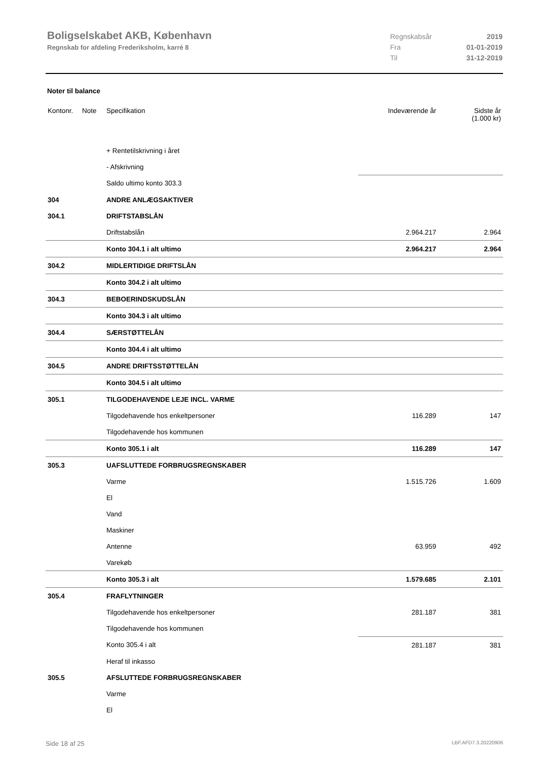Boligselskabet AKB, København
Regnskab for afdeling Frederiksholm, karré 8
Regnskabsår 2019
Fra 01-01-2019
Til 31-12-2019
Noter til balance
| Kontonr. | Note | Specifikation | Indeværende år | Sidste år (1.000 kr) |
| --- | --- | --- | --- | --- |
| | | + Rentetilskrivning i året | | |
| | | - Afskrivning | | |
| | | Saldo ultimo konto 303.3 | | |
| 304 | | ANDRE ANLÆGSAKTIVER | | |
| 304.1 | | DRIFTSTABSLÅN | | |
| | | Driftstabslån | 2.964.217 | 2.964 |
| | | Konto 304.1 i alt ultimo | 2.964.217 | 2.964 |
| 304.2 | | MIDLERTIDIGE DRIFTSLÅN | | |
| | | Konto 304.2 i alt ultimo | | |
| 304.3 | | BEBOERINDSKUDSLÅN | | |
| | | Konto 304.3 i alt ultimo | | |
| 304.4 | | SÆRSTØTTELÅN | | |
| | | Konto 304.4 i alt ultimo | | |
| 304.5 | | ANDRE DRIFTSSTØTTELÅN | | |
| | | Konto 304.5 i alt ultimo | | |
| 305.1 | | TILGODEHAVENDE LEJE INCL. VARME | | |
| | | Tilgodehavende hos enkeltpersoner | 116.289 | 147 |
| | | Tilgodehavende hos kommunen | | |
| | | Konto 305.1 i alt | 116.289 | 147 |
| 305.3 | | UAFSLUTTEDE FORBRUGSREGNSKABER | | |
| | | Varme | 1.515.726 | 1.609 |
| | | El | | |
| | | Vand | | |
| | | Maskiner | | |
| | | Antenne | 63.959 | 492 |
| | | Varekøb | | |
| | | Konto 305.3 i alt | 1.579.685 | 2.101 |
| 305.4 | | FRAFLYTNINGER | | |
| | | Tilgodehavende hos enkeltpersoner | 281.187 | 381 |
| | | Tilgodehavende hos kommunen | | |
| | | Konto 305.4 i alt | 281.187 | 381 |
| | | Heraf til inkasso | | |
| 305.5 | | AFSLUTTEDE FORBRUGSREGNSKABER | | |
| | | Varme | | |
| | | El | | |
Side 18 af 25 LBF.AFD7.3.20220906